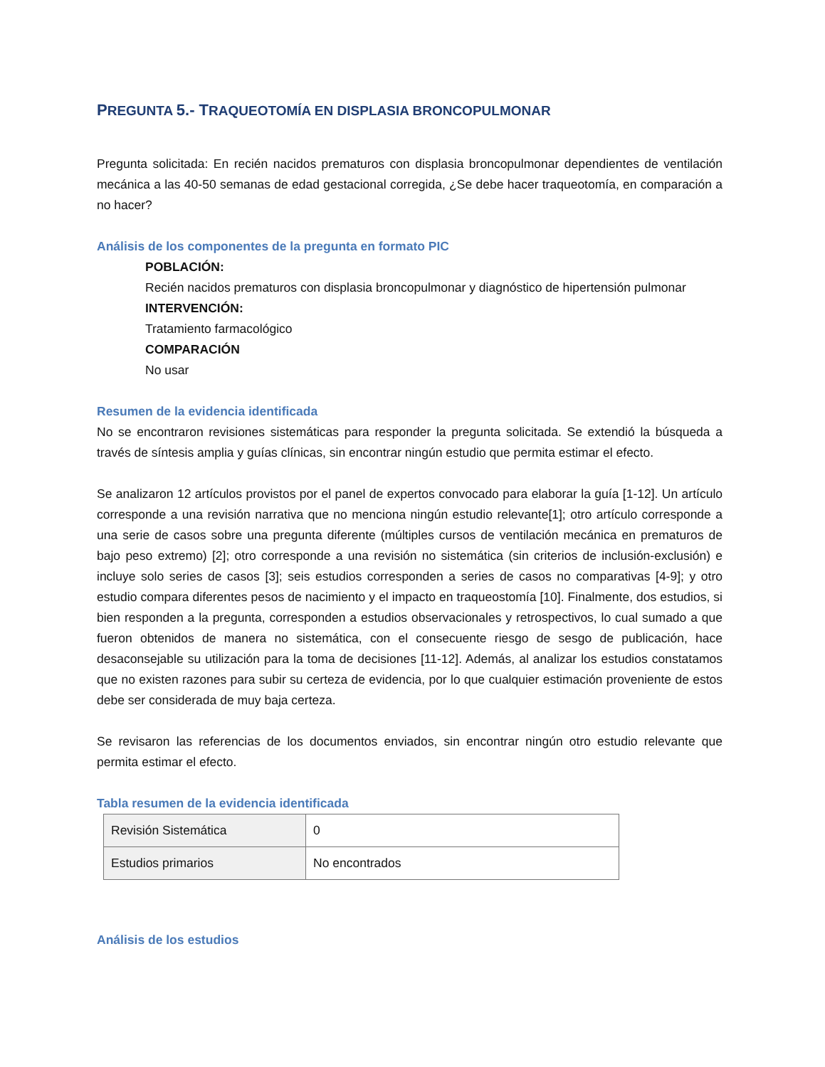PREGUNTA 5.- TRAQUEOTOMÍA EN DISPLASIA BRONCOPULMONAR
Pregunta solicitada: En recién nacidos prematuros con displasia broncopulmonar dependientes de ventilación mecánica a las 40-50 semanas de edad gestacional corregida, ¿Se debe hacer traqueotomía, en comparación a no hacer?
Análisis de los componentes de la pregunta en formato PIC
POBLACIÓN:
Recién nacidos prematuros con displasia broncopulmonar y diagnóstico de hipertensión pulmonar
INTERVENCIÓN:
Tratamiento farmacológico
COMPARACIÓN
No usar
Resumen de la evidencia identificada
No se encontraron revisiones sistemáticas para responder la pregunta solicitada. Se extendió la búsqueda a través de síntesis amplia y guías clínicas, sin encontrar ningún estudio que permita estimar el efecto.
Se analizaron 12 artículos provistos por el panel de expertos convocado para elaborar la guía [1-12]. Un artículo corresponde a una revisión narrativa que no menciona ningún estudio relevante[1]; otro artículo corresponde a una serie de casos sobre una pregunta diferente (múltiples cursos de ventilación mecánica en prematuros de bajo peso extremo) [2]; otro corresponde a una revisión no sistemática (sin criterios de inclusión-exclusión) e incluye solo series de casos [3]; seis estudios corresponden a series de casos no comparativas [4-9]; y otro estudio compara diferentes pesos de nacimiento y el impacto en traqueostomía [10]. Finalmente, dos estudios, si bien responden a la pregunta, corresponden a estudios observacionales y retrospectivos, lo cual sumado a que fueron obtenidos de manera no sistemática, con el consecuente riesgo de sesgo de publicación, hace desaconsejable su utilización para la toma de decisiones [11-12]. Además, al analizar los estudios constatamos que no existen razones para subir su certeza de evidencia, por lo que cualquier estimación proveniente de estos debe ser considerada de muy baja certeza.
Se revisaron las referencias de los documentos enviados, sin encontrar ningún otro estudio relevante que permita estimar el efecto.
Tabla resumen de la evidencia identificada
| Revisión Sistemática | 0 |
| Estudios primarios | No encontrados |
Análisis de los estudios